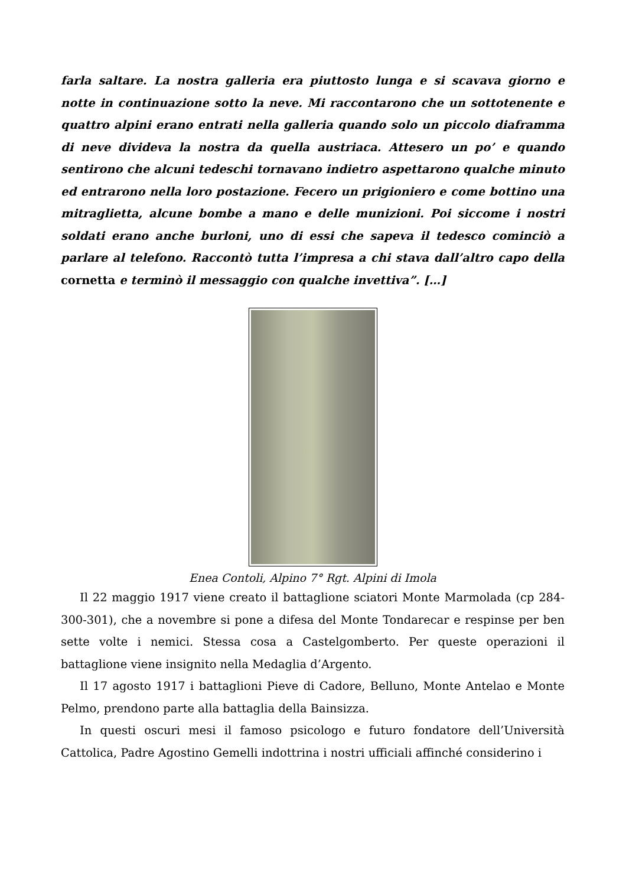farla saltare. La nostra galleria era piuttosto lunga e si scavava giorno e notte in continuazione sotto la neve. Mi raccontarono che un sottotenente e quattro alpini erano entrati nella galleria quando solo un piccolo diaframma di neve divideva la nostra da quella austriaca. Attesero un po’ e quando sentirono che alcuni tedeschi tornavano indietro aspettarono qualche minuto ed entrarono nella loro postazione. Fecero un prigioniero e come bottino una mitraglietta, alcune bombe a mano e delle munizioni. Poi siccome i nostri soldati erano anche burloni, uno di essi che sapeva il tedesco cominciò a parlare al telefono. Raccontò tutta l’impresa a chi stava dall’altro capo della cornetta e terminò il messaggio con qualche invettiva”. […]
Enea Contoli, Alpino 7° Rgt. Alpini di Imola
Il 22 maggio 1917 viene creato il battaglione sciatori Monte Marmolada (cp 284-300-301), che a novembre si pone a difesa del Monte Tondarecar e respinse per ben sette volte i nemici. Stessa cosa a Castelgomberto. Per queste operazioni il battaglione viene insignito nella Medaglia d’Argento.
Il 17 agosto 1917 i battaglioni Pieve di Cadore, Belluno, Monte Antelao e Monte Pelmo, prendono parte alla battaglia della Bainsizza.
In questi oscuri mesi il famoso psicologo e futuro fondatore dell’Università Cattolica, Padre Agostino Gemelli indottrina i nostri ufficiali affinché considerino i